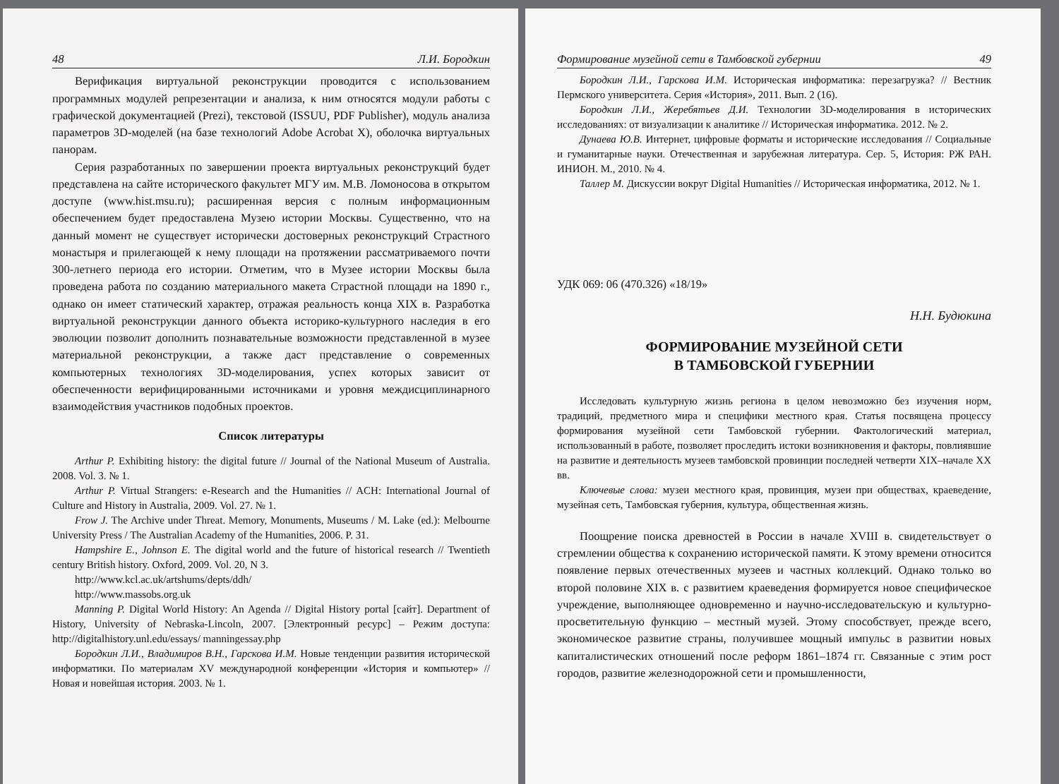48 Л.И. Бородкин
Верификация виртуальной реконструкции проводится с использованием программных модулей репрезентации и анализа, к ним относятся модули работы с графической документацией (Prezi), текстовой (ISSUU, PDF Publisher), модуль анализа параметров 3D-моделей (на базе технологий Adobe Acrobat X), оболочка виртуальных панорам.
Серия разработанных по завершении проекта виртуальных реконструкций будет представлена на сайте исторического факультет МГУ им. М.В. Ломоносова в открытом доступе (www.hist.msu.ru); расширенная версия с полным информационным обеспечением будет предоставлена Музею истории Москвы. Существенно, что на данный момент не существует исторически достоверных реконструкций Страстного монастыря и прилегающей к нему площади на протяжении рассматриваемого почти 300-летнего периода его истории. Отметим, что в Музее истории Москвы была проведена работа по созданию материального макета Страстной площади на 1890 г., однако он имеет статический характер, отражая реальность конца XIX в. Разработка виртуальной реконструкции данного объекта историко-культурного наследия в его эволюции позволит дополнить познавательные возможности представленной в музее материальной реконструкции, а также даст представление о современных компьютерных технологиях 3D-моделирования, успех которых зависит от обеспеченности верифицированными источниками и уровня междисциплинарного взаимодействия участников подобных проектов.
Список литературы
Arthur P. Exhibiting history: the digital future // Journal of the National Museum of Australia. 2008. Vol. 3. № 1.
Arthur P. Virtual Strangers: e-Research and the Humanities // ACH: International Journal of Culture and History in Australia, 2009. Vol. 27. № 1.
Frow J. The Archive under Threat. Memory, Monuments, Museums / M. Lake (ed.): Melbourne University Press / The Australian Academy of the Humanities, 2006. P. 31.
Hampshire E., Johnson E. The digital world and the future of historical research // Twentieth century British history. Oxford, 2009. Vol. 20, N 3.
http://www.kcl.ac.uk/artshums/depts/ddh/
http://www.massobs.org.uk
Manning P. Digital World History: An Agenda // Digital History portal [сайт]. Department of History, University of Nebraska-Lincoln, 2007. [Электронный ресурс] – Режим доступа: http://digitalhistory.unl.edu/essays/ manningessay.php
Бородкин Л.И., Владимиров В.Н., Гарскова И.М. Новые тенденции развития исторической информатики. По материалам XV международной конференции «История и компьютер» // Новая и новейшая история. 2003. № 1.
Формирование музейной сети в Тамбовской губернии 49
Бородкин Л.И., Гарскова И.М. Историческая информатика: перезагрузка? // Вестник Пермского университета. Серия «История», 2011. Вып. 2 (16).
Бородкин Л.И., Жеребятьев Д.И. Технологии 3D-моделирования в исторических исследованиях: от визуализации к аналитике // Историческая информатика. 2012. № 2.
Дунаева Ю.В. Интернет, цифровые форматы и исторические исследования // Социальные и гуманитарные науки. Отечественная и зарубежная литература. Сер. 5, История: РЖ РАН. ИНИОН. М., 2010. № 4.
Таллер М. Дискуссии вокруг Digital Humanities // Историческая информатика, 2012. № 1.
УДК 069: 06 (470.326) «18/19»
Н.Н. Будюкина
ФОРМИРОВАНИЕ МУЗЕЙНОЙ СЕТИ
В ТАМБОВСКОЙ ГУБЕРНИИ
Исследовать культурную жизнь региона в целом невозможно без изучения норм, традиций, предметного мира и специфики местного края. Статья посвящена процессу формирования музейной сети Тамбовской губернии. Фактологический материал, использованный в работе, позволяет проследить истоки возникновения и факторы, повлиявшие на развитие и деятельность музеев тамбовской провинции последней четверти XIX–начале XX вв.
Ключевые слова: музеи местного края, провинция, музеи при обществах, краеведение, музейная сеть, Тамбовская губерния, культура, общественная жизнь.
Поощрение поиска древностей в России в начале XVIII в. свидетельствует о стремлении общества к сохранению исторической памяти. К этому времени относится появление первых отечественных музеев и частных коллекций. Однако только во второй половине XIX в. с развитием краеведения формируется новое специфическое учреждение, выполняющее одновременно и научно-исследовательскую и культурно-просветительную функцию – местный музей. Этому способствует, прежде всего, экономическое развитие страны, получившее мощный импульс в развитии новых капиталистических отношений после реформ 1861–1874 гг. Связанные с этим рост городов, развитие железнодорожной сети и промышленности,